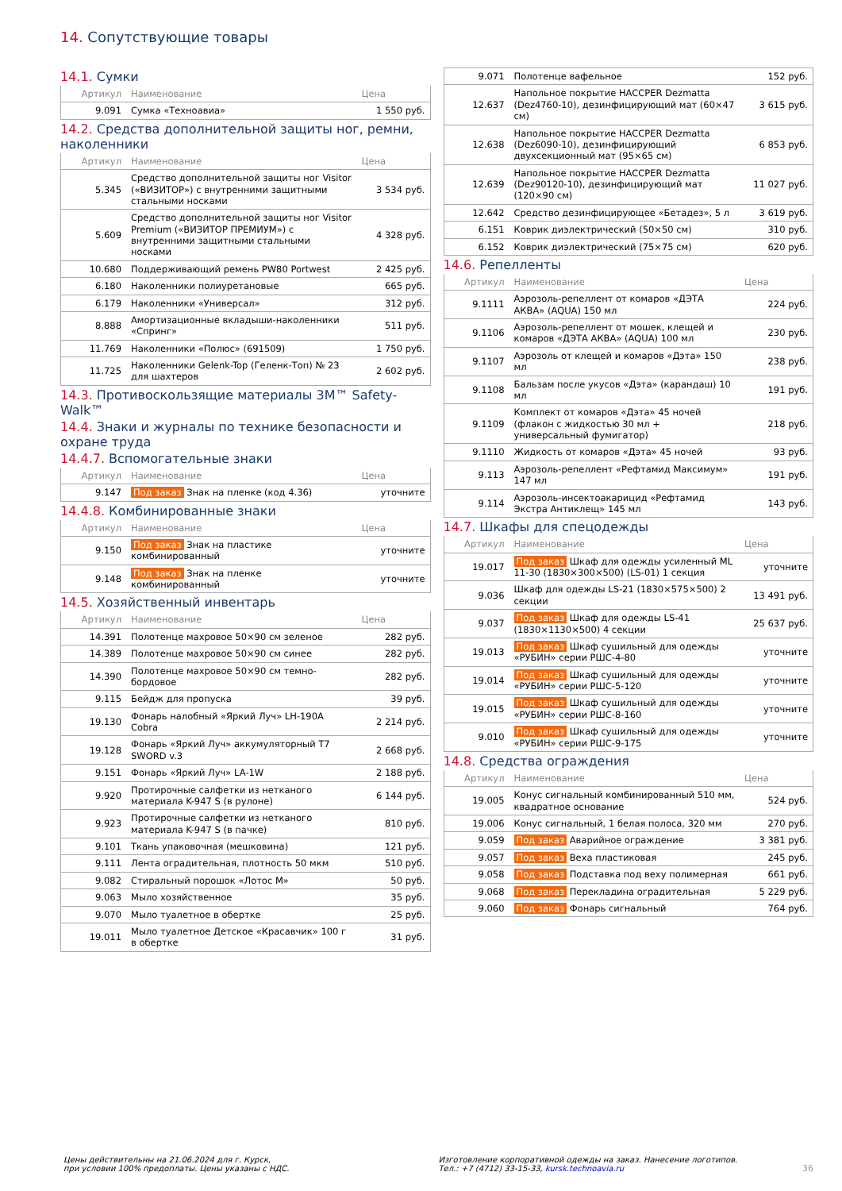14. Сопутствующие товары
14.1. Сумки
| Артикул | Наименование | Цена |
| --- | --- | --- |
| 9.091 | Сумка «Техноавиа» | 1 550 руб. |
14.2. Средства дополнительной защиты ног, ремни, наколенники
| Артикул | Наименование | Цена |
| --- | --- | --- |
| 5.345 | Средство дополнительной защиты ног Visitor («ВИЗИТОР») с внутренними защитными стальными носками | 3 534 руб. |
| 5.609 | Средство дополнительной защиты ног Visitor Premium («ВИЗИТОР ПРЕМИУМ») с внутренними защитными стальными носками | 4 328 руб. |
| 10.680 | Поддерживающий ремень PW80 Portwest | 2 425 руб. |
| 6.180 | Наколенники полиуретановые | 665 руб. |
| 6.179 | Наколенники «Универсал» | 312 руб. |
| 8.888 | Амортизационные вкладыши-наколенники «Спринг» | 511 руб. |
| 11.769 | Наколенники «Полюс» (691509) | 1 750 руб. |
| 11.725 | Наколенники Gelenk-Top (Геленк-Топ) № 23 для шахтеров | 2 602 руб. |
14.3. Противоскользящие материалы 3M™ Safety-Walk™
14.4. Знаки и журналы по технике безопасности и охране труда
14.4.7. Вспомогательные знаки
| Артикул | Наименование | Цена |
| --- | --- | --- |
| 9.147 | Под заказ Знак на пленке (код 4.36) | уточните |
14.4.8. Комбинированные знаки
| Артикул | Наименование | Цена |
| --- | --- | --- |
| 9.150 | Под заказ Знак на пластике комбинированный | уточните |
| 9.148 | Под заказ Знак на пленке комбинированный | уточните |
14.5. Хозяйственный инвентарь
| Артикул | Наименование | Цена |
| --- | --- | --- |
| 14.391 | Полотенце махровое 50×90 см зеленое | 282 руб. |
| 14.389 | Полотенце махровое 50×90 см синее | 282 руб. |
| 14.390 | Полотенце махровое 50×90 см темно-бордовое | 282 руб. |
| 9.115 | Бейдж для пропуска | 39 руб. |
| 19.130 | Фонарь налобный «Яркий Луч» LH-190A Cobra | 2 214 руб. |
| 19.128 | Фонарь «Яркий Луч» аккумуляторный T7 SWORD v.3 | 2 668 руб. |
| 9.151 | Фонарь «Яркий Луч» LA-1W | 2 188 руб. |
| 9.920 | Протирочные салфетки из нетканого материала K-947 S (в рулоне) | 6 144 руб. |
| 9.923 | Протирочные салфетки из нетканого материала K-947 S (в пачке) | 810 руб. |
| 9.101 | Ткань упаковочная (мешковина) | 121 руб. |
| 9.111 | Лента оградительная, плотность 50 мкм | 510 руб. |
| 9.082 | Стиральный порошок «Лотос М» | 50 руб. |
| 9.063 | Мыло хозяйственное | 35 руб. |
| 9.070 | Мыло туалетное в обертке | 25 руб. |
| 19.011 | Мыло туалетное Детское «Красавчик» 100 г в обертке | 31 руб. |
| 9.071 | Полотенце вафельное | 152 руб. |
| 12.637 | Напольное покрытие HACCPER Dezmatta (Dez4760-10), дезинфицирующий мат (60×47 см) | 3 615 руб. |
| 12.638 | Напольное покрытие HACCPER Dezmatta (Dez6090-10), дезинфицирующий двухсекционный мат (95×65 см) | 6 853 руб. |
| 12.639 | Напольное покрытие HACCPER Dezmatta (Dez90120-10), дезинфицирующий мат (120×90 см) | 11 027 руб. |
| 12.642 | Средство дезинфицирующее «Бетадез», 5 л | 3 619 руб. |
| 6.151 | Коврик диэлектрический (50×50 см) | 310 руб. |
| 6.152 | Коврик диэлектрический (75×75 см) | 620 руб. |
14.6. Репелленты
| Артикул | Наименование | Цена |
| --- | --- | --- |
| 9.1111 | Аэрозоль-репеллент от комаров «ДЭТА АКВА» (AQUA) 150 мл | 224 руб. |
| 9.1106 | Аэрозоль-репеллент от мошек, клещей и комаров «ДЭТА АКВА» (AQUA) 100 мл | 230 руб. |
| 9.1107 | Аэрозоль от клещей и комаров «Дэта» 150 мл | 238 руб. |
| 9.1108 | Бальзам после укусов «Дэта» (карандаш) 10 мл | 191 руб. |
| 9.1109 | Комплект от комаров «Дэта» 45 ночей (флакон с жидкостью 30 мл + универсальный фумигатор) | 218 руб. |
| 9.1110 | Жидкость от комаров «Дэта» 45 ночей | 93 руб. |
| 9.113 | Аэрозоль-репеллент «Рефтамид Максимум» 147 мл | 191 руб. |
| 9.114 | Аэрозоль-инсектоакарицид «Рефтамид Экстра Антиклещ» 145 мл | 143 руб. |
14.7. Шкафы для спецодежды
| Артикул | Наименование | Цена |
| --- | --- | --- |
| 19.017 | Под заказ Шкаф для одежды усиленный ML 11-30 (1830×300×500) (LS-01) 1 секция | уточните |
| 9.036 | Шкаф для одежды LS-21 (1830×575×500) 2 секции | 13 491 руб. |
| 9.037 | Под заказ Шкаф для одежды LS-41 (1830×1130×500) 4 секции | 25 637 руб. |
| 19.013 | Под заказ Шкаф сушильный для одежды «РУБИН» серии РШС-4-80 | уточните |
| 19.014 | Под заказ Шкаф сушильный для одежды «РУБИН» серии РШС-5-120 | уточните |
| 19.015 | Под заказ Шкаф сушильный для одежды «РУБИН» серии РШС-8-160 | уточните |
| 9.010 | Под заказ Шкаф сушильный для одежды «РУБИН» серии РШС-9-175 | уточните |
14.8. Средства ограждения
| Артикул | Наименование | Цена |
| --- | --- | --- |
| 19.005 | Конус сигнальный комбинированный 510 мм, квадратное основание | 524 руб. |
| 19.006 | Конус сигнальный, 1 белая полоса, 320 мм | 270 руб. |
| 9.059 | Под заказ Аварийное ограждение | 3 381 руб. |
| 9.057 | Под заказ Веха пластиковая | 245 руб. |
| 9.058 | Под заказ Подставка под веху полимерная | 661 руб. |
| 9.068 | Под заказ Перекладина оградительная | 5 229 руб. |
| 9.060 | Под заказ Фонарь сигнальный | 764 руб. |
Цены действительны на 21.06.2024 для г. Курск,
при условии 100% предоплаты. Цены указаны с НДС.
Изготовление корпоративной одежды на заказ. Нанесение логотипов.
Тел.: +7 (4712) 33-15-33, kursk.technoavia.ru
36